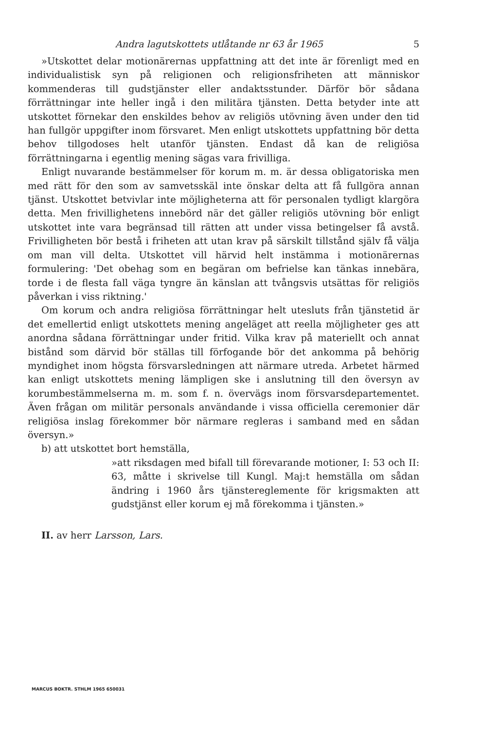Andra lagutskottets utlåtande nr 63 år 1965 5
»Utskottet delar motionärernas uppfattning att det inte är förenligt med en individualistisk syn på religionen och religionsfriheten att människor kommenderas till gudstjänster eller andaktsstunder. Därför bör sådana förrättningar inte heller ingå i den militära tjänsten. Detta betyder inte att utskottet förnekar den enskildes behov av religiös utövning även under den tid han fullgör uppgifter inom försvaret. Men enligt utskottets uppfattning bör detta behov tillgodoses helt utanför tjänsten. Endast då kan de religiösa förrättningarna i egentlig mening sägas vara frivilliga.
Enligt nuvarande bestämmelser för korum m. m. är dessa obligatoriska men med rätt för den som av samvetsskäl inte önskar delta att få fullgöra annan tjänst. Utskottet betvivlar inte möjligheterna att för personalen tydligt klargöra detta. Men frivillighetens innebörd när det gäller religiös utövning bör enligt utskottet inte vara begränsad till rätten att under vissa betingelser få avstå. Frivilligheten bör bestå i friheten att utan krav på särskilt tillstånd själv få välja om man vill delta. Utskottet vill härvid helt instämma i motionärernas formulering: 'Det obehag som en begäran om befrielse kan tänkas innebära, torde i de flesta fall väga tyngre än känslan att tvångsvis utsättas för religiös påverkan i viss riktning.'
Om korum och andra religiösa förrättningar helt utesluts från tjänstetid är det emellertid enligt utskottets mening angeläget att reella möjligheter ges att anordna sådana förrättningar under fritid. Vilka krav på materiellt och annat bistånd som därvid bör ställas till förfogande bör det ankomma på behörig myndighet inom högsta försvarsledningen att närmare utreda. Arbetet härmed kan enligt utskottets mening lämpligen ske i anslutning till den översyn av korumbestämmelserna m. m. som f. n. övervägs inom försvarsdepartementet. Även frågan om militär personals användande i vissa officiella ceremonier där religiösa inslag förekommer bör närmare regleras i samband med en sådan översyn.»
b) att utskottet bort hemställa,
»att riksdagen med bifall till förevarande motioner, I: 53 och II: 63, måtte i skrivelse till Kungl. Maj:t hemställa om sådan ändring i 1960 års tjänstereglemente för krigsmakten att gudstjänst eller korum ej må förekomma i tjänsten.»
II. av herr Larsson, Lars.
MARCUS BOKTR. STHLM 1965 650031